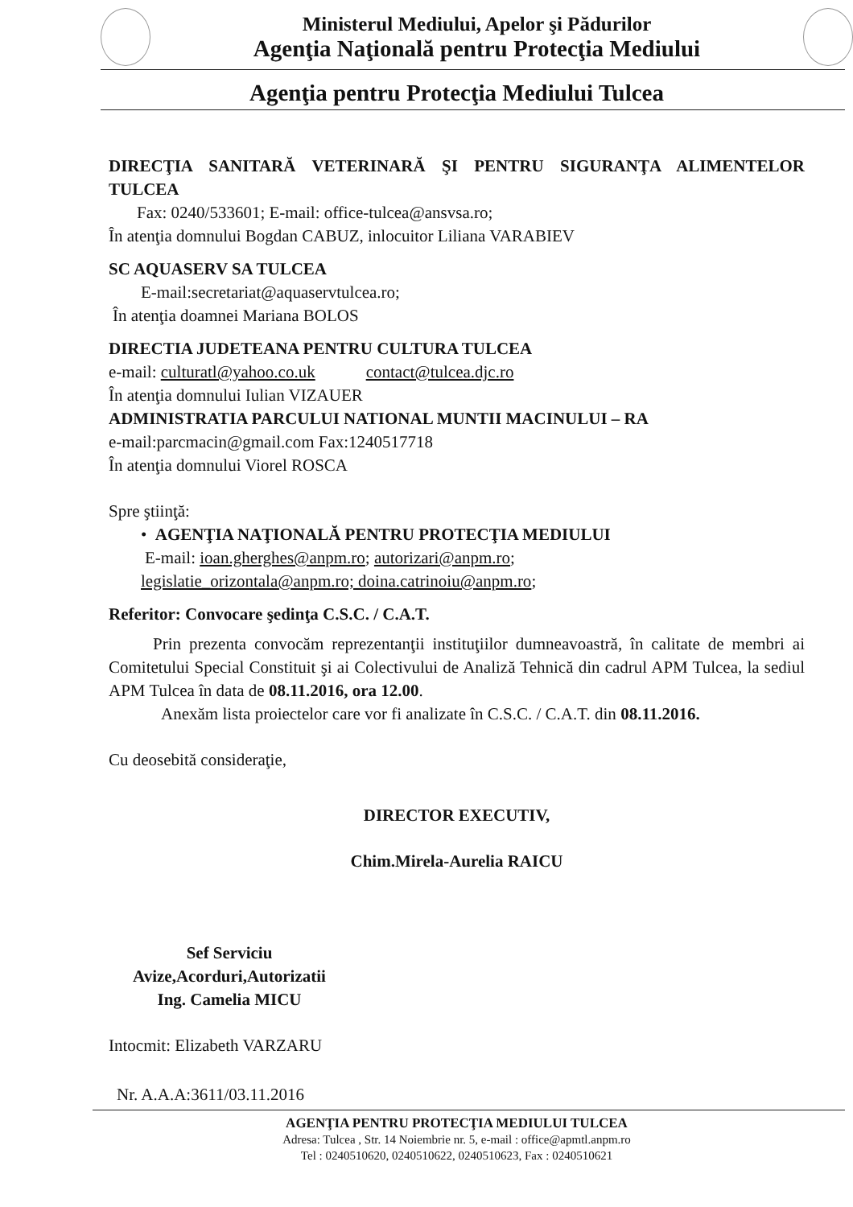Ministerul Mediului, Apelor şi Pădurilor
Agenţia Naţională pentru Protecţia Mediului
Agenţia pentru Protecţia Mediului Tulcea
DIRECŢIA SANITARĂ VETERINARĂ ŞI PENTRU SIGURANŢA ALIMENTELOR TULCEA
Fax: 0240/533601; E-mail: office-tulcea@ansvsa.ro;
În atenţia domnului Bogdan CABUZ, inlocuitor Liliana VARABIEV
SC AQUASERV SA TULCEA
E-mail:secretariat@aquaservtulcea.ro;
În atenţia doamnei Mariana BOLOS
DIRECTIA JUDETEANA PENTRU CULTURA TULCEA
e-mail: culturatl@yahoo.co.uk contact@tulcea.djc.ro
În atenţia domnului Iulian VIZAUER
ADMINISTRATIA PARCULUI NATIONAL MUNTII MACINULUI – RA
e-mail:parcmacin@gmail.com Fax:1240517718
În atenţia domnului Viorel ROSCA
Spre ştiinţă:
• AGENŢIA NAŢIONALĂ PENTRU PROTECŢIA MEDIULUI
E-mail: ioan.gherghes@anpm.ro; autorizari@anpm.ro;
legislatie_orizontala@anpm.ro; doina.catrinoiu@anpm.ro;
Referitor: Convocare şedinţa C.S.C. / C.A.T.
Prin prezenta convocăm reprezentanţii instituţiilor dumneavoastră, în calitate de membri ai Comitetului Special Constituit şi ai Colectivului de Analiză Tehnică din cadrul APM Tulcea, la sediul APM Tulcea în data de 08.11.2016, ora 12.00.
Anexăm lista proiectelor care vor fi analizate în C.S.C. / C.A.T. din 08.11.2016.
Cu deosebită consideraţie,
DIRECTOR EXECUTIV,
Chim.Mirela-Aurelia RAICU
Sef Serviciu
Avize,Acorduri,Autorizatii
Ing. Camelia MICU
Intocmit: Elizabeth VARZARU
Nr. A.A.A:3611/03.11.2016
AGENŢIA PENTRU PROTECŢIA MEDIULUI TULCEA
Adresa: Tulcea , Str. 14 Noiembrie nr. 5, e-mail : office@apmtl.anpm.ro
Tel : 0240510620, 0240510622, 0240510623, Fax : 0240510621